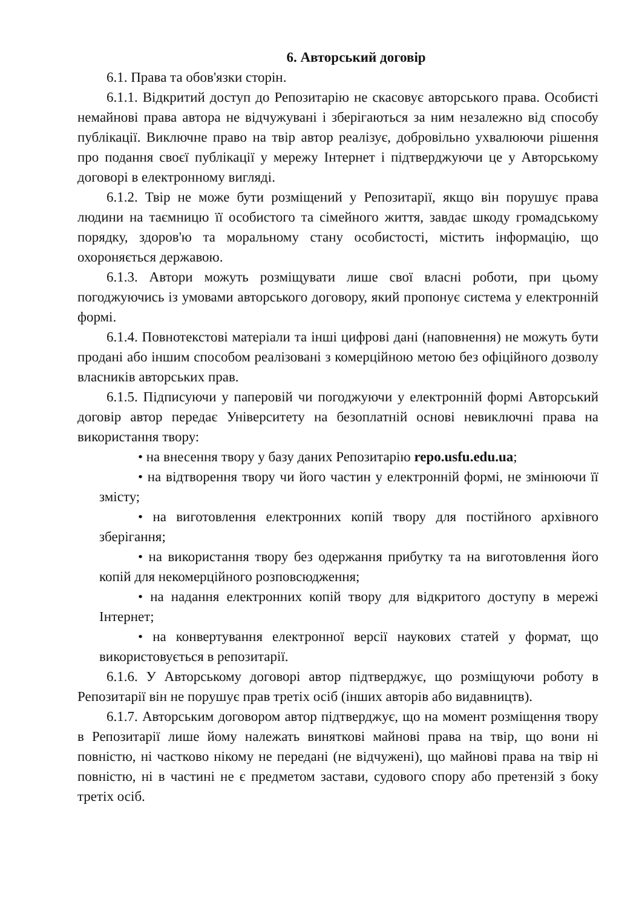6. Авторський договір
6.1. Права та обов'язки сторін.
6.1.1. Відкритий доступ до Репозитарію не скасовує авторського права. Особисті немайнові права автора не відчужувані і зберігаються за ним незалежно від способу публікації. Виключне право на твір автор реалізує, добровільно ухвалюючи рішення про подання своєї публікації у мережу Інтернет і підтверджуючи це у Авторському договорі в електронному вигляді.
6.1.2. Твір не може бути розміщений у Репозитарії, якщо він порушує права людини на таємницю її особистого та сімейного життя, завдає шкоду громадському порядку, здоров'ю та моральному стану особистості, містить інформацію, що охороняється державою.
6.1.3. Автори можуть розміщувати лише свої власні роботи, при цьому погоджуючись із умовами авторського договору, який пропонує система у електронній формі.
6.1.4. Повнотекстові матеріали та інші цифрові дані (наповнення) не можуть бути продані або іншим способом реалізовані з комерційною метою без офіційного дозволу власників авторських прав.
6.1.5. Підписуючи у паперовій чи погоджуючи у електронній формі Авторський договір автор передає Університету на безоплатній основі невиключні права на використання твору:
• на внесення твору у базу даних Репозитарію repo.usfu.edu.ua;
• на відтворення твору чи його частин у електронній формі, не змінюючи її змісту;
• на виготовлення електронних копій твору для постійного архівного зберігання;
• на використання твору без одержання прибутку та на виготовлення його копій для некомерційного розповсюдження;
• на надання електронних копій твору для відкритого доступу в мережі Інтернет;
• на конвертування електронної версії наукових статей у формат, що використовується в репозитарії.
6.1.6. У Авторському договорі автор підтверджує, що розміщуючи роботу в Репозитарії він не порушує прав третіх осіб (інших авторів або видавництв).
6.1.7. Авторським договором автор підтверджує, що на момент розміщення твору в Репозитарії лише йому належать виняткові майнові права на твір, що вони ні повністю, ні частково нікому не передані (не відчужені), що майнові права на твір ні повністю, ні в частині не є предметом застави, судового спору або претензій з боку третіх осіб.